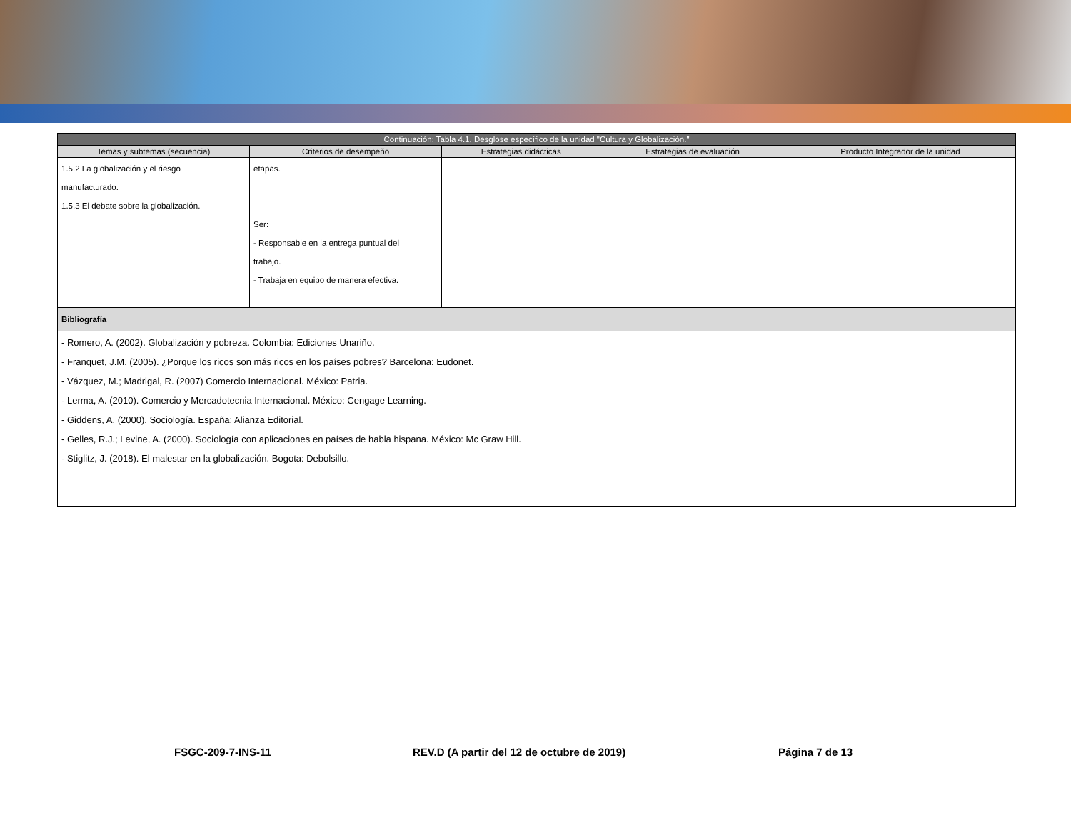| Continuación: Tabla 4.1. Desglose específico de la unidad "Cultura y Globalización." | | | | |
| Temas y subtemas (secuencia) | Criterios de desempeño | Estrategias didácticas | Estrategias de evaluación | Producto Integrador de la unidad |
| 1.5.2 La globalización y el riesgo manufacturado. 1.5.3 El debate sobre la globalización. | etapas. Ser: - Responsable en la entrega puntual del trabajo. - Trabaja en equipo de manera efectiva. | | | |
| Bibliografía | | | | |
| - Romero, A. (2002). Globalización y pobreza. Colombia: Ediciones Unariño. - Franquet, J.M. (2005). ¿Porque los ricos son más ricos en los países pobres? Barcelona: Eudonet. - Vázquez, M.; Madrigal, R. (2007) Comercio Internacional. México: Patria. - Lerma, A. (2010). Comercio y Mercadotecnia Internacional. México: Cengage Learning. - Giddens, A. (2000). Sociología. España: Alianza Editorial. - Gelles, R.J.; Levine, A. (2000). Sociología con aplicaciones en países de habla hispana. México: Mc Graw Hill. - Stiglitz, J. (2018). El malestar en la globalización. Bogota: Debolsillo. | | | | |
FSGC-209-7-INS-11
REV.D (A partir del 12 de octubre de 2019)
Página 7 de 13